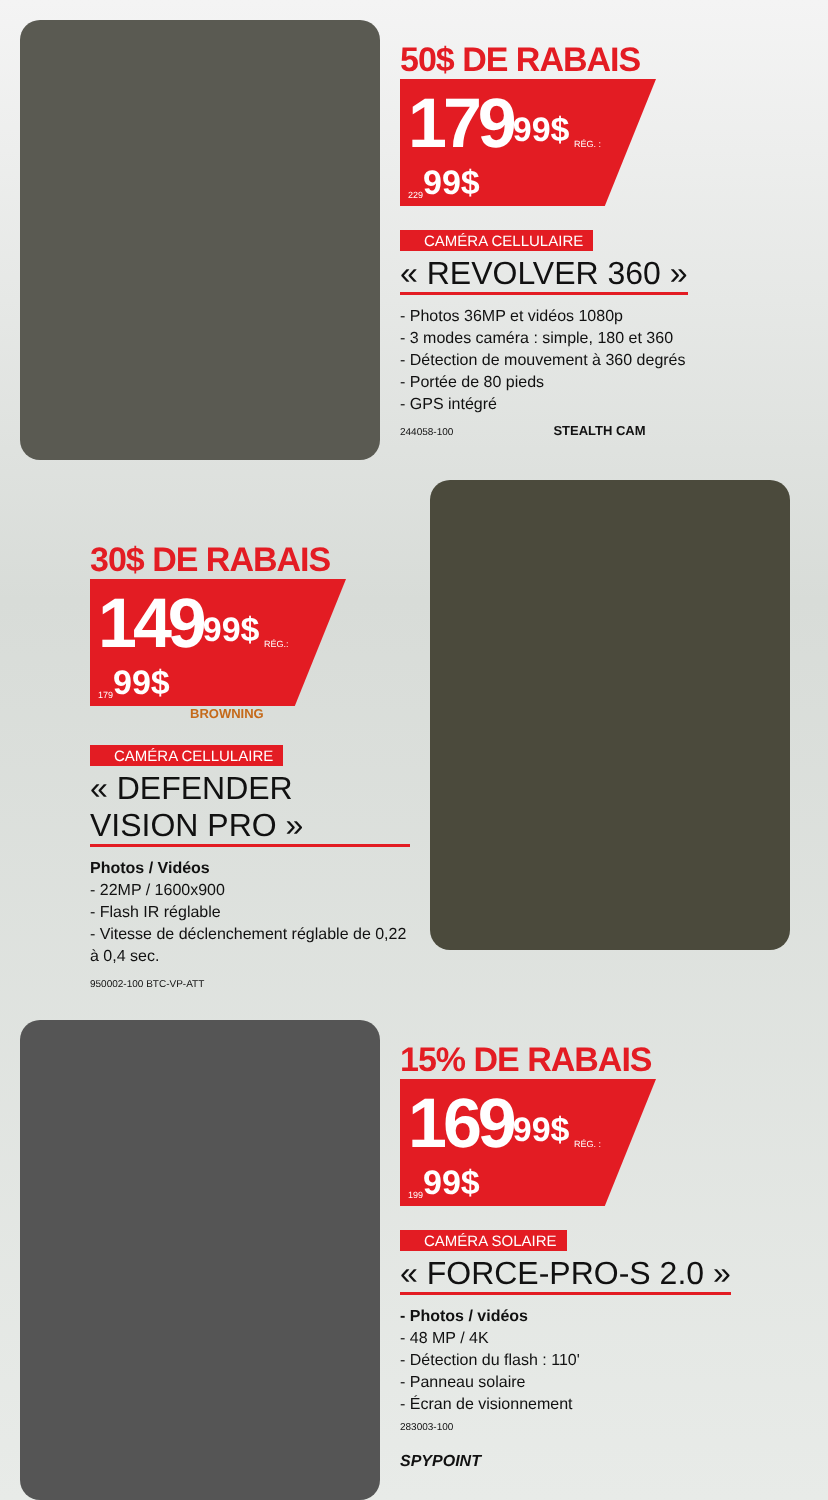50$ DE RABAIS
179<sup>99$</sup> RÉG. : 229<sup>99$</sup>
CAMÉRA CELLULAIRE
« REVOLVER 360 »
- Photos 36MP et vidéos 1080p
- 3 modes caméra : simple, 180 et 360
- Détection de mouvement à 360 degrés
- Portée de 80 pieds
- GPS intégré
244058-100 STEALTH CAM
30$ DE RABAIS
149<sup>99$</sup> RÉG.: 179<sup>99$</sup>
BROWNING
CAMÉRA CELLULAIRE
« DEFENDER VISION PRO »
Photos / Vidéos
- 22MP / 1600x900
- Flash IR réglable
- Vitesse de déclenchement réglable de 0,22 à 0,4 sec.
950002-100 BTC-VP-ATT
15% DE RABAIS
169<sup>99$</sup> RÉG. : 199<sup>99$</sup>
CAMÉRA SOLAIRE
« FORCE-PRO-S 2.0 »
- Photos / vidéos
- 48 MP / 4K
- Détection du flash : 110'
- Panneau solaire
- Écran de visionnement
283003-100
SPYPOINT